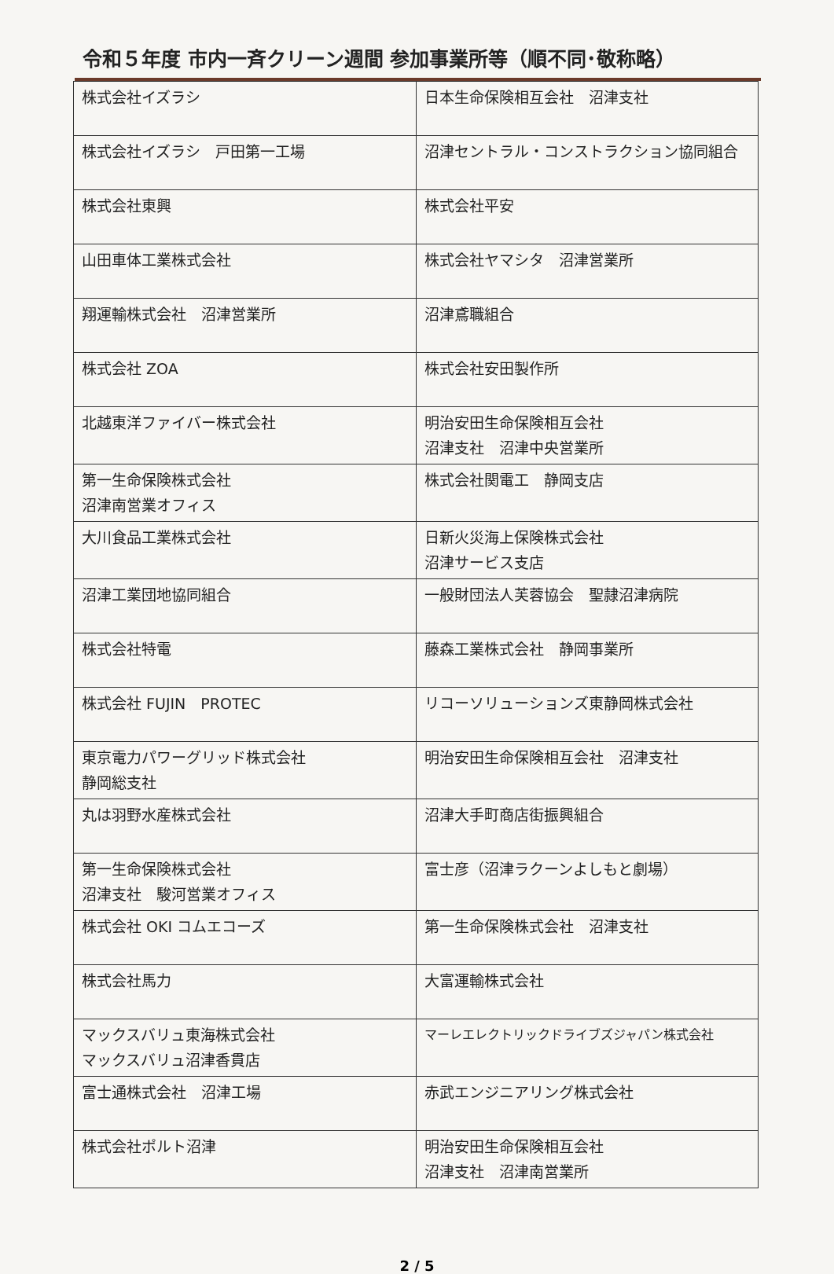令和５年度 市内一斉クリーン週間 参加事業所等（順不同･敬称略）
| 株式会社イズラシ | 日本生命保険相互会社 沼津支社 |
| 株式会社イズラシ 戸田第一工場 | 沼津セントラル・コンストラクション協同組合 |
| 株式会社東興 | 株式会社平安 |
| 山田車体工業株式会社 | 株式会社ヤマシタ 沼津営業所 |
| 翔運輸株式会社 沼津営業所 | 沼津鳶職組合 |
| 株式会社 ZOA | 株式会社安田製作所 |
| 北越東洋ファイバー株式会社 | 明治安田生命保険相互会社 沼津支社 沼津中央営業所 |
| 第一生命保険株式会社 沼津南営業オフィス | 株式会社関電工 静岡支店 |
| 大川食品工業株式会社 | 日新火災海上保険株式会社 沼津サービス支店 |
| 沼津工業団地協同組合 | 一般財団法人芙蓉協会 聖隷沼津病院 |
| 株式会社特電 | 藤森工業株式会社 静岡事業所 |
| 株式会社 FUJIN PROTEC | リコーソリューションズ東静岡株式会社 |
| 東京電力パワーグリッド株式会社 静岡総支社 | 明治安田生命保険相互会社 沼津支社 |
| 丸は羽野水産株式会社 | 沼津大手町商店街振興組合 |
| 第一生命保険株式会社 沼津支社 駿河営業オフィス | 富士彦（沼津ラクーンよしもと劇場） |
| 株式会社 OKI コムエコーズ | 第一生命保険株式会社 沼津支社 |
| 株式会社馬力 | 大富運輸株式会社 |
| マックスバリュ東海株式会社 マックスバリュ沼津香貫店 | マーレエレクトリックドライブズジャパン株式会社 |
| 富士通株式会社 沼津工場 | 赤武エンジニアリング株式会社 |
| 株式会社ポルト沼津 | 明治安田生命保険相互会社 沼津支社 沼津南営業所 |
2 / 5